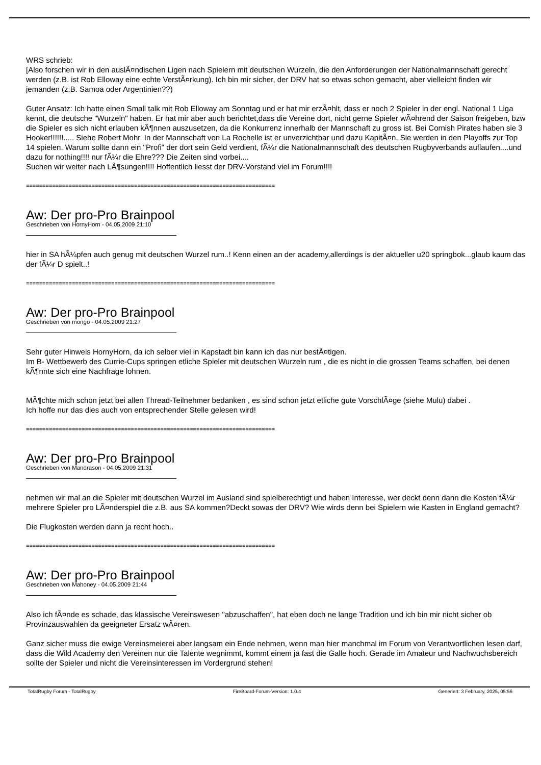WRS schrieb:
[Also forschen wir in den auslÃ¤ndischen Ligen nach Spielern mit deutschen Wurzeln, die den Anforderungen der Nationalmannschaft gerecht werden (z.B. ist Rob Elloway eine echte VerstÃ¤rkung). Ich bin mir sicher, der DRV hat so etwas schon gemacht, aber vielleicht finden wir jemanden (z.B. Samoa oder Argentinien??)
Guter Ansatz: Ich hatte einen Small talk mit Rob Elloway am Sonntag und er hat mir erzÃ¤hlt, dass er noch 2 Spieler in der engl. National 1 Liga kennt, die deutsche "Wurzeln" haben. Er hat mir aber auch berichtet,dass die Vereine dort, nicht gerne Spieler wÃ¤hrend der Saison freigeben, bzw die Spieler es sich nicht erlauben kÃ¶nnen auszusetzen, da die Konkurrenz innerhalb der Mannschaft zu gross ist. Bei Cornish Pirates haben sie 3 Hooker!!!!!!..... Siehe Robert Mohr. In der Mannschaft von La Rochelle ist er unverzichtbar und dazu KapitÃ¤n. Sie werden in den Playoffs zur Top 14 spielen. Warum sollte dann ein "Profi" der dort sein Geld verdient, fÃ¼r die Nationalmannschaft des deutschen Rugbyverbands auflaufen....und dazu for nothing!!!! nur fÃ¼r die Ehre??? Die Zeiten sind vorbei....
Suchen wir weiter nach LÃ¶sungen!!!! Hoffentlich liesst der DRV-Vorstand viel im Forum!!!!
============================================================================
Aw: Der pro-Pro Brainpool
Geschrieben von HornyHorn - 04.05.2009 21:10
hier in SA hÃ¼pfen auch genug mit deutschen Wurzel rum..! Kenn einen an der academy,allerdings is der aktueller u20 springbok...glaub kaum das der fÃ¼r D spielt..!
============================================================================
Aw: Der pro-Pro Brainpool
Geschrieben von mongo - 04.05.2009 21:27
Sehr guter Hinweis HornyHorn, da ich selber viel in Kapstadt bin kann ich das nur bestÃ¤tigen.
Im B- Wettbewerb des Currie-Cups springen etliche Spieler mit deutschen Wurzeln rum , die es nicht in die grossen Teams schaffen, bei denen kÃ¶nnte sich eine Nachfrage lohnen.
MÃ¶chte mich schon jetzt bei allen Thread-Teilnehmer bedanken , es sind schon jetzt etliche gute VorschlÃ¤ge (siehe Mulu) dabei .
Ich hoffe nur das dies auch von entsprechender Stelle gelesen wird!
============================================================================
Aw: Der pro-Pro Brainpool
Geschrieben von Mandrason - 04.05.2009 21:31
nehmen wir mal an die Spieler mit deutschen Wurzel im Ausland sind spielberechtigt und haben Interesse, wer deckt denn dann die Kosten fÃ¼r mehrere Spieler pro LÃ¤nderspiel die z.B. aus SA kommen?Deckt sowas der DRV? Wie wirds denn bei Spielern wie Kasten in England gemacht?
Die Flugkosten werden dann ja recht hoch..
============================================================================
Aw: Der pro-Pro Brainpool
Geschrieben von Mahoney - 04.05.2009 21:44
Also ich fÃ¤nde es schade, das klassische Vereinswesen "abzuschaffen", hat eben doch ne lange Tradition und ich bin mir nicht sicher ob Provinzauswahlen da geeigneter Ersatz wÃ¤ren.
Ganz sicher muss die ewige Vereinsmeierei aber langsam ein Ende nehmen, wenn man hier manchmal im Forum von Verantwortlichen lesen darf, dass die Wild Academy den Vereinen nur die Talente wegnimmt, kommt einem ja fast die Galle hoch. Gerade im Amateur und Nachwuchsbereich sollte der Spieler und nicht die Vereinsinteressen im Vordergrund stehen!
TotalRugby Forum - TotalRugby FireBoard-Forum-Version: 1.0.4 Generiert: 3 February, 2025, 05:56